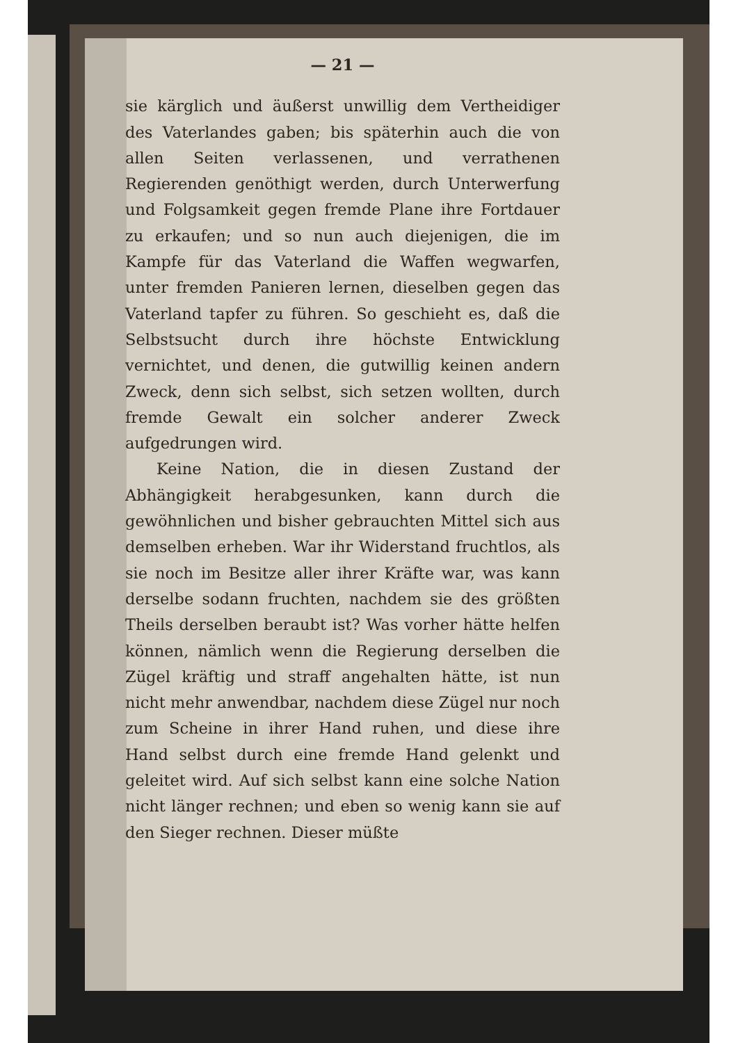— 21 —
sie kärglich und äußerst unwillig dem Vertheidiger des Vaterlandes gaben; bis späterhin auch die von allen Seiten verlassenen, und verrathenen Regierenden genöthigt werden, durch Unterwerfung und Folgsamkeit gegen fremde Plane ihre Fortdauer zu erkaufen; und so nun auch diejenigen, die im Kampfe für das Vaterland die Waffen wegwarfen, unter fremden Panieren lernen, dieselben gegen das Vaterland tapfer zu führen. So geschieht es, daß die Selbstsucht durch ihre höchste Entwicklung vernichtet, und denen, die gutwillig keinen andern Zweck, denn sich selbst, sich setzen wollten, durch fremde Gewalt ein solcher anderer Zweck aufgedrungen wird.
Keine Nation, die in diesen Zustand der Abhängigkeit herabgesunken, kann durch die gewöhnlichen und bisher gebrauchten Mittel sich aus demselben erheben. War ihr Widerstand fruchtlos, als sie noch im Besitze aller ihrer Kräfte war, was kann derselbe sodann fruchten, nachdem sie des größten Theils derselben beraubt ist? Was vorher hätte helfen können, nämlich wenn die Regierung derselben die Zügel kräftig und straff angehalten hätte, ist nun nicht mehr anwendbar, nachdem diese Zügel nur noch zum Scheine in ihrer Hand ruhen, und diese ihre Hand selbst durch eine fremde Hand gelenkt und geleitet wird. Auf sich selbst kann eine solche Nation nicht länger rechnen; und eben so wenig kann sie auf den Sieger rechnen. Dieser müßte